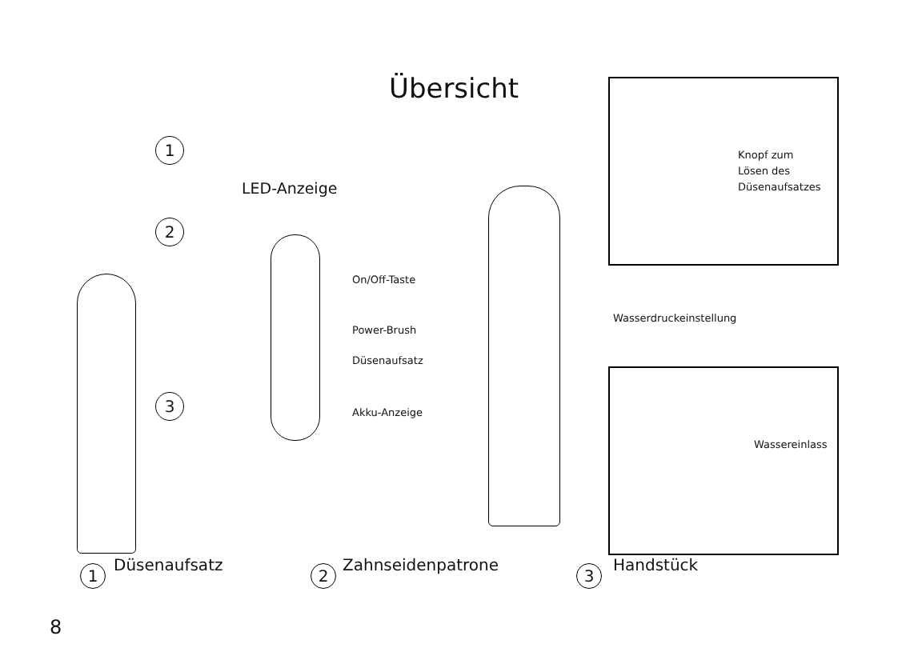Übersicht
1
2
3
LED-Anzeige
On/Off-Taste
Power-Brush
Düsenaufsatz
Akku-Anzeige
Wasserdruckeinstellung
Knopf zum
Lösen des
Düsenaufsatzes
Wassereinlass
1 Düsenaufsatz 2 Zahnseidenpatrone 3 Handstück
8